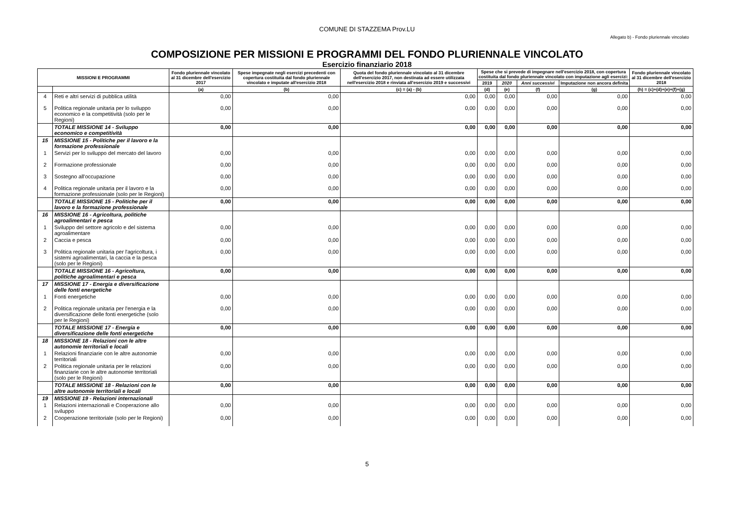COMUNE DI STAZZEMA Prov.LU
Allegato b) - Fondo pluriennale vincolato
COMPOSIZIONE PER MISSIONI E PROGRAMMI DEL FONDO PLURIENNALE VINCOLATO
Esercizio finanziario 2018
| MISSIONI E PROGRAMMI | | Fondo pluriennale vincolato al 31 dicembre dell'esercizio 2017 | Spese impegnate negli esercizi precedenti con copertura costituita dal fondo pluriennale vincolato e imputate all'esercizio 2018 | Quota del fondo pluriennale vincolato al 31 dicembre dell'esercizio 2017, non destinata ad essere utilizzata nell'esercizio 2018 e rinviata all'esercizio 2019 e successivi | Spese che si prevede di impegnare nell'esercizio 2018, con copertura costituita dal fondo pluriennale vincolato con imputazione agli esercizi: | | | | Fondo pluriennale vincolato al 31 dicembre dell'esercizio 2018 |
| --- | --- | --- | --- | --- | --- | --- | --- | --- | --- |
| | | | | | 2019 | 2020 | Anni successivi | Imputazione non ancora definita | |
| | | (a) | (b) | (c) = (a) - (b) | (d) | (e) | (f) | (g) | (h) = (c)+(d)+(e)+(f)+(g) |
| 4 | Reti e altri servizi di pubblica utilità | 0,00 | 0,00 | 0,00 | 0,00 | 0,00 | 0,00 | 0,00 | 0,00 |
| 5 | Politica regionale unitaria per lo sviluppo economico e la competitività (solo per le Regioni) | 0,00 | 0,00 | 0,00 | 0,00 | 0,00 | 0,00 | 0,00 | 0,00 |
| | TOTALE MISSIONE 14 - Sviluppo economico e competitività | 0,00 | 0,00 | 0,00 | 0,00 | 0,00 | 0,00 | 0,00 | 0,00 |
| 15 | MISSIONE 15 - Politiche per il lavoro e la formazione professionale | | | | | | | | |
| 1 | Servizi per lo sviluppo del mercato del lavoro | 0,00 | 0,00 | 0,00 | 0,00 | 0,00 | 0,00 | 0,00 | 0,00 |
| 2 | Formazione professionale | 0,00 | 0,00 | 0,00 | 0,00 | 0,00 | 0,00 | 0,00 | 0,00 |
| 3 | Sostegno all'occupazione | 0,00 | 0,00 | 0,00 | 0,00 | 0,00 | 0,00 | 0,00 | 0,00 |
| 4 | Politica regionale unitaria per il lavoro e la formazione professionale (solo per le Regioni) | 0,00 | 0,00 | 0,00 | 0,00 | 0,00 | 0,00 | 0,00 | 0,00 |
| | TOTALE MISSIONE 15 - Politiche per il lavoro e la formazione professionale | 0,00 | 0,00 | 0,00 | 0,00 | 0,00 | 0,00 | 0,00 | 0,00 |
| 16 | MISSIONE 16 - Agricoltura, politiche agroalimentari e pesca | | | | | | | | |
| 1 | Sviluppo del settore agricolo e del sistema agroalimentare | 0,00 | 0,00 | 0,00 | 0,00 | 0,00 | 0,00 | 0,00 | 0,00 |
| 2 | Caccia e pesca | 0,00 | 0,00 | 0,00 | 0,00 | 0,00 | 0,00 | 0,00 | 0,00 |
| 3 | Politica regionale unitaria per l'agricoltura, i sistemi agroalimentari, la caccia e la pesca (solo per le Regioni) | 0,00 | 0,00 | 0,00 | 0,00 | 0,00 | 0,00 | 0,00 | 0,00 |
| | TOTALE MISSIONE 16 - Agricoltura, politiche agroalimentari e pesca | 0,00 | 0,00 | 0,00 | 0,00 | 0,00 | 0,00 | 0,00 | 0,00 |
| 17 | MISSIONE 17 - Energia e diversificazione delle fonti energetiche | | | | | | | | |
| 1 | Fonti energetiche | 0,00 | 0,00 | 0,00 | 0,00 | 0,00 | 0,00 | 0,00 | 0,00 |
| 2 | Politica regionale unitaria per l'energia e la diversificazione delle fonti energetiche (solo per le Regioni) | 0,00 | 0,00 | 0,00 | 0,00 | 0,00 | 0,00 | 0,00 | 0,00 |
| | TOTALE MISSIONE 17 - Energia e diversificazione delle fonti energetiche | 0,00 | 0,00 | 0,00 | 0,00 | 0,00 | 0,00 | 0,00 | 0,00 |
| 18 | MISSIONE 18 - Relazioni con le altre autonomie territoriali e locali | | | | | | | | |
| 1 | Relazioni finanziarie con le altre autonomie territoriali | 0,00 | 0,00 | 0,00 | 0,00 | 0,00 | 0,00 | 0,00 | 0,00 |
| 2 | Politica regionale unitaria per le relazioni finanziarie con le altre autonomie territoriali (solo per le Regioni) | 0,00 | 0,00 | 0,00 | 0,00 | 0,00 | 0,00 | 0,00 | 0,00 |
| | TOTALE MISSIONE 18 - Relazioni con le altre autonomie territoriali e locali | 0,00 | 0,00 | 0,00 | 0,00 | 0,00 | 0,00 | 0,00 | 0,00 |
| 19 | MISSIONE 19 - Relazioni internazionali | | | | | | | | |
| 1 | Relazioni internazionali e Cooperazione allo sviluppo | 0,00 | 0,00 | 0,00 | 0,00 | 0,00 | 0,00 | 0,00 | 0,00 |
| 2 | Cooperazione territoriale (solo per le Regioni) | 0,00 | 0,00 | 0,00 | 0,00 | 0,00 | 0,00 | 0,00 | 0,00 |
5